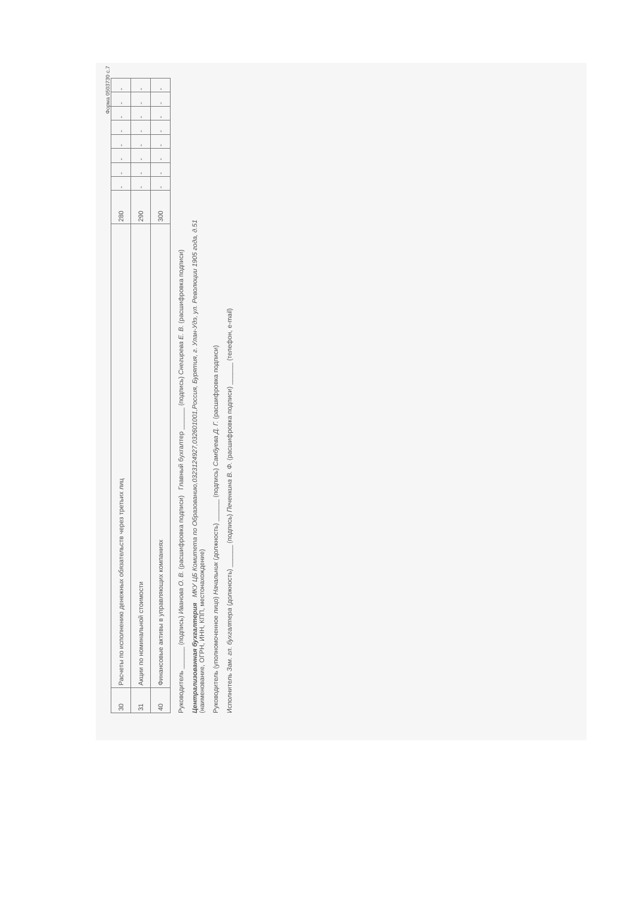Форма 0503730 с.7
| 30 | Расчеты по исполнению денежных обязательств через третьих лиц | 280 | - | - | - | - | - | - | - | - |
| 31 | Акции по номинальной стоимости | 290 | - | - | - | - | - | - | - | - |
| 40 | Финансовые активы в управляющих компаниях | 300 | - | - | - | - | - | - | - | - |
Руководитель ______ (подпись) Иванова О. В. (расшифровка подписи) Главный бухгалтер ______ (подпись) Снегирева Е. В. (расшифровка подписи)
Централизованная бухгалтерия МКУ ЦБ Комитета по Образованию,0323124927,032601001,Россия, Бурятия, г. Улан-Удэ, ул. Революции 1905 года, д.51
(наименование, ОГРН, ИНН, КПП, местонахождение)
Руководитель (уполномоченное лицо) Начальник (должность) ______ (подпись) Самбуева Д. Г. (расшифровка подписи)
Исполнитель Зам. гл. бухгалтера (должность) ______ (подпись) Печенкина В. Ф. (расшифровка подписи) ______ (телефон, e-mail)